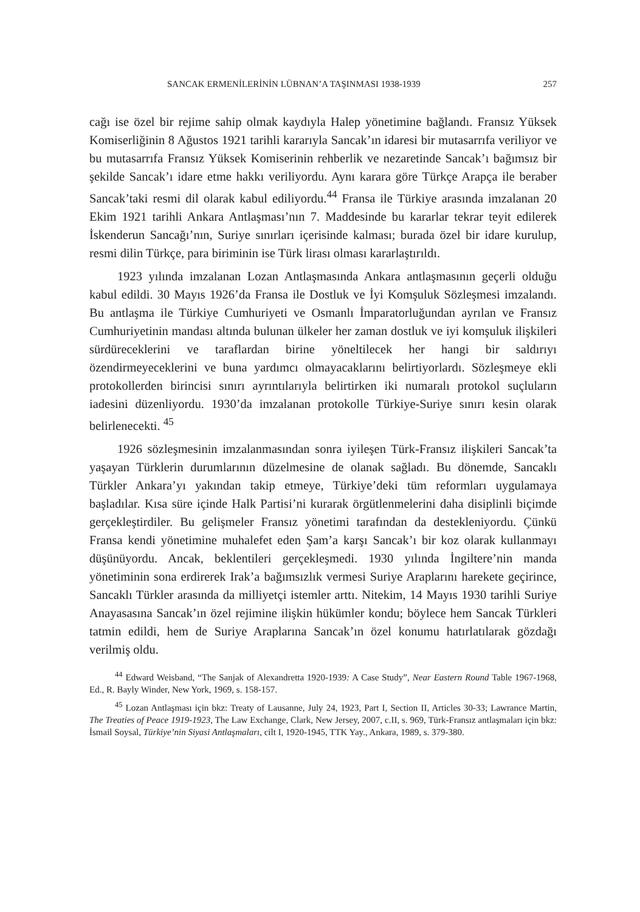SANCAK ERMENİLERİNİN LÜBNAN’A TAŞINMASI 1938-1939 257
cağı ise özel bir rejime sahip olmak kaydıyla Halep yönetimine bağlandı. Fransız Yüksek Komiserliğinin 8 Ağustos 1921 tarihli kararıyla Sancak’ın idaresi bir mutasarrıfa veriliyor ve bu mutasarrıfa Fransız Yüksek Komiserinin rehberlik ve nezaretinde Sancak’ı bağımsız bir şekilde Sancak’ı idare etme hakkı veriliyordu. Aynı karara göre Türkçe Arapça ile beraber Sancak’taki resmi dil olarak kabul ediliyordu.<sup>44</sup> Fransa ile Türkiye arasında imzalanan 20 Ekim 1921 tarihli Ankara Antlaşması’nın 7. Maddesinde bu kararlar tekrar teyit edilerek İskenderun Sancağı’nın, Suriye sınırları içerisinde kalması; burada özel bir idare kurulup, resmi dilin Türkçe, para biriminin ise Türk lirası olması kararlaştırıldı.
1923 yılında imzalanan Lozan Antlaşmasında Ankara antlaşmasının geçerli olduğu kabul edildi. 30 Mayıs 1926’da Fransa ile Dostluk ve İyi Komşuluk Sözleşmesi imzalandı. Bu antlaşma ile Türkiye Cumhuriyeti ve Osmanlı İmparatorluğundan ayrılan ve Fransız Cumhuriyetinin mandası altında bulunan ülkeler her zaman dostluk ve iyi komşuluk ilişkileri sürdüreceklerini ve taraflardan birine yöneltilecek her hangi bir saldırıyı özendirmeyeceklerini ve buna yardımcı olmayacaklarını belirtiyorlardı. Sözleşmeye ekli protokollerden birincisi sınırı ayrıntılarıyla belirtirken iki numaralı protokol suçluların iadesini düzenliyordu. 1930’da imzalanan protokolle Türkiye-Suriye sınırı kesin olarak belirlenecekti. <sup>45</sup>
1926 sözleşmesinin imzalanmasından sonra iyileşen Türk-Fransız ilişkileri Sancak’ta yaşayan Türklerin durumlarının düzelmesine de olanak sağladı. Bu dönemde, Sancaklı Türkler Ankara’yı yakından takip etmeye, Türkiye’deki tüm reformları uygulamaya başladılar. Kısa süre içinde Halk Partisi’ni kurarak örgütlenmelerini daha disiplinli biçimde gerçekleştirdiler. Bu gelişmeler Fransız yönetimi tarafından da destekleniyordu. Çünkü Fransa kendi yönetimine muhalefet eden Şam’a karşı Sancak’ı bir koz olarak kullanmayı düşünüyordu. Ancak, beklentileri gerçekleşmedi. 1930 yılında İngiltere’nin manda yönetiminin sona erdirerek Irak’a bağımsızlık vermesi Suriye Araplarını harekete geçirince, Sancaklı Türkler arasında da milliyetçi istemler arttı. Nitekim, 14 Mayıs 1930 tarihli Suriye Anayasasına Sancak’ın özel rejimine ilişkin hükümler kondu; böylece hem Sancak Türkleri tatmin edildi, hem de Suriye Araplarına Sancak’ın özel konumu hatırlatılarak gözdağı verilmiş oldu.
<sup>44</sup> Edward Weisband, “The Sanjak of Alexandretta 1920-1939: A Case Study”, Near Eastern Round Table 1967-1968, Ed., R. Bayly Winder, New York, 1969, s. 158-157.
<sup>45</sup> Lozan Antlaşması için bkz: Treaty of Lausanne, July 24, 1923, Part I, Section II, Articles 30-33; Lawrance Martin, The Treaties of Peace 1919-1923, The Law Exchange, Clark, New Jersey, 2007, c.II, s. 969, Türk-Fransız antlaşmaları için bkz: İsmail Soysal, Türkiye’nin Siyasi Antlaşmaları, cilt I, 1920-1945, TTK Yay., Ankara, 1989, s. 379-380.